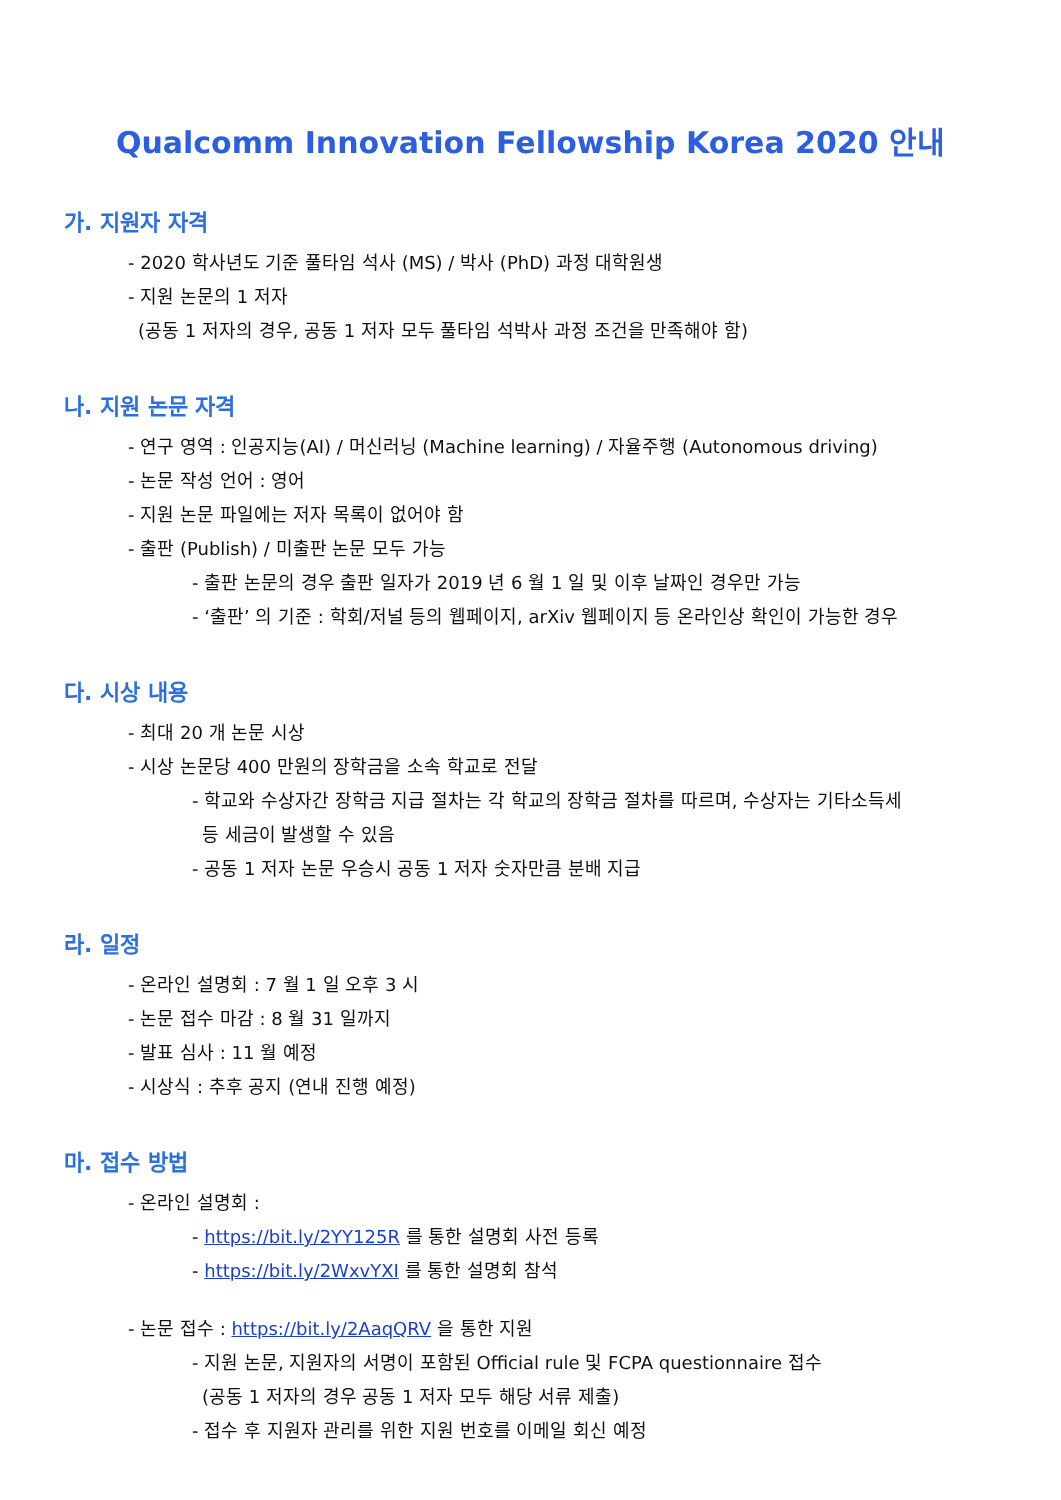Qualcomm Innovation Fellowship Korea 2020 안내
가. 지원자 자격
- 2020 학사년도 기준 풀타임 석사 (MS) / 박사 (PhD) 과정 대학원생
- 지원 논문의 1 저자
(공동 1 저자의 경우, 공동 1 저자 모두 풀타임 석박사 과정 조건을 만족해야 함)
나. 지원 논문 자격
- 연구 영역 : 인공지능(AI) / 머신러닝 (Machine learning) / 자율주행 (Autonomous driving)
- 논문 작성 언어 : 영어
- 지원 논문 파일에는 저자 목록이 없어야 함
- 출판 (Publish) / 미출판 논문 모두 가능
- 출판 논문의 경우 출판 일자가 2019 년 6 월 1 일 및 이후 날짜인 경우만 가능
- ‘출판’ 의 기준 : 학회/저널 등의 웹페이지, arXiv 웹페이지 등 온라인상 확인이 가능한 경우
다. 시상 내용
- 최대 20 개 논문 시상
- 시상 논문당 400 만원의 장학금을 소속 학교로 전달
- 학교와 수상자간 장학금 지급 절차는 각 학교의 장학금 절차를 따르며, 수상자는 기타소득세
등 세금이 발생할 수 있음
- 공동 1 저자 논문 우승시 공동 1 저자 숫자만큼 분배 지급
라. 일정
- 온라인 설명회 : 7 월 1 일 오후 3 시
- 논문 접수 마감 : 8 월 31 일까지
- 발표 심사 : 11 월 예정
- 시상식 : 추후 공지 (연내 진행 예정)
마. 접수 방법
- 온라인 설명회 :
- https://bit.ly/2YY125R 를 통한 설명회 사전 등록
- https://bit.ly/2WxvYXI 를 통한 설명회 참석
- 논문 접수 : https://bit.ly/2AaqQRV 을 통한 지원
- 지원 논문, 지원자의 서명이 포함된 Official rule 및 FCPA questionnaire 접수
(공동 1 저자의 경우 공동 1 저자 모두 해당 서류 제출)
- 접수 후 지원자 관리를 위한 지원 번호를 이메일 회신 예정